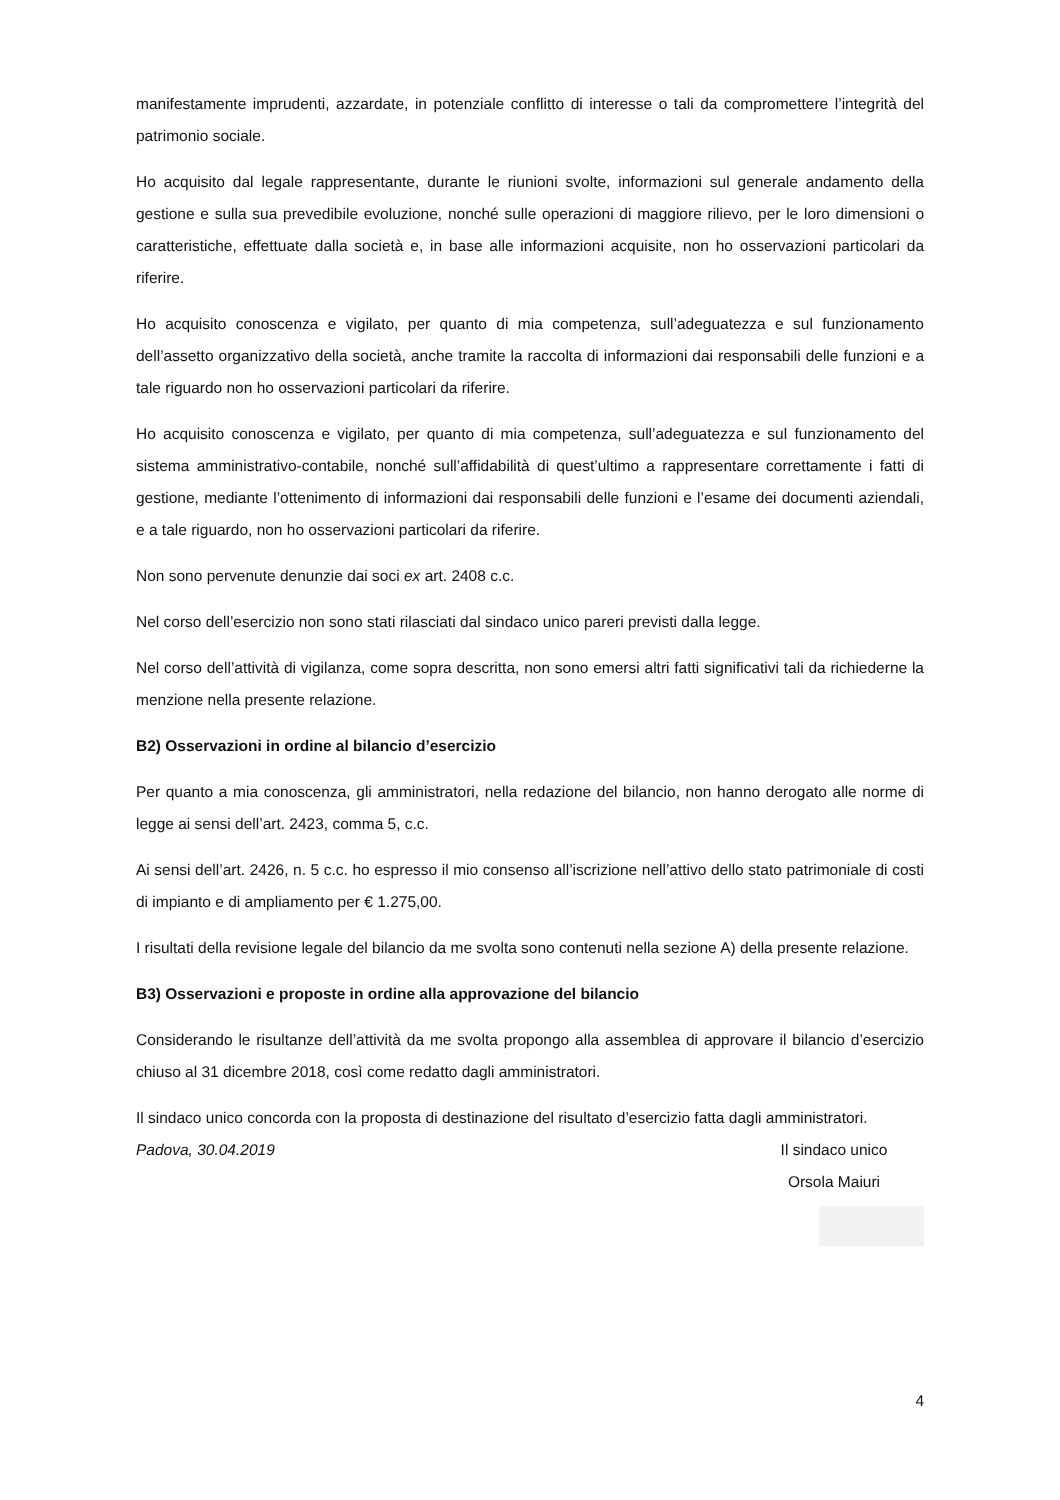manifestamente imprudenti, azzardate, in potenziale conflitto di interesse o tali da compromettere l’integrità del patrimonio sociale.
Ho acquisito dal legale rappresentante, durante le riunioni svolte, informazioni sul generale andamento della gestione e sulla sua prevedibile evoluzione, nonché sulle operazioni di maggiore rilievo, per le loro dimensioni o caratteristiche, effettuate dalla società e, in base alle informazioni acquisite, non ho osservazioni particolari da riferire.
Ho acquisito conoscenza e vigilato, per quanto di mia competenza, sull’adeguatezza e sul funzionamento dell’assetto organizzativo della società, anche tramite la raccolta di informazioni dai responsabili delle funzioni e a tale riguardo non ho osservazioni particolari da riferire.
Ho acquisito conoscenza e vigilato, per quanto di mia competenza, sull’adeguatezza e sul funzionamento del sistema amministrativo-contabile, nonché sull’affidabilità di quest’ultimo a rappresentare correttamente i fatti di gestione, mediante l’ottenimento di informazioni dai responsabili delle funzioni e l’esame dei documenti aziendali, e a tale riguardo, non ho osservazioni particolari da riferire.
Non sono pervenute denunzie dai soci ex art. 2408 c.c.
Nel corso dell’esercizio non sono stati rilasciati dal sindaco unico pareri previsti dalla legge.
Nel corso dell’attività di vigilanza, come sopra descritta, non sono emersi altri fatti significativi tali da richiederne la menzione nella presente relazione.
B2) Osservazioni in ordine al bilancio d’esercizio
Per quanto a mia conoscenza, gli amministratori, nella redazione del bilancio, non hanno derogato alle norme di legge ai sensi dell’art. 2423, comma 5, c.c.
Ai sensi dell’art. 2426, n. 5 c.c. ho espresso il mio consenso all’iscrizione nell’attivo dello stato patrimoniale di costi di impianto e di ampliamento per € 1.275,00.
I risultati della revisione legale del bilancio da me svolta sono contenuti nella sezione A) della presente relazione.
B3) Osservazioni e proposte in ordine alla approvazione del bilancio
Considerando le risultanze dell’attività da me svolta propongo alla assemblea di approvare il bilancio d’esercizio chiuso al 31 dicembre 2018, così come redatto dagli amministratori.
Il sindaco unico concorda con la proposta di destinazione del risultato d’esercizio fatta dagli amministratori.
Padova, 30.04.2019 Il sindaco unico
Orsola Maiuri
4